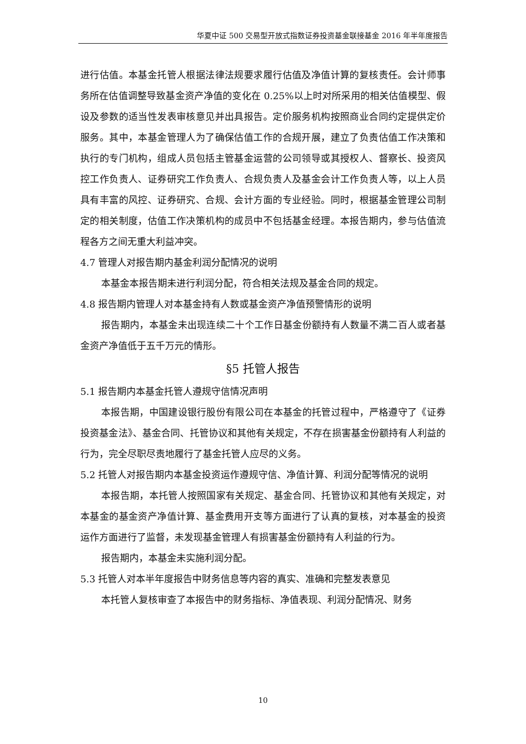华夏中证 500 交易型开放式指数证券投资基金联接基金 2016 年半年度报告
进行估值。本基金托管人根据法律法规要求履行估值及净值计算的复核责任。会计师事务所在估值调整导致基金资产净值的变化在 0.25%以上时对所采用的相关估值模型、假设及参数的适当性发表审核意见并出具报告。定价服务机构按照商业合同约定提供定价服务。其中，本基金管理人为了确保估值工作的合规开展，建立了负责估值工作决策和执行的专门机构，组成人员包括主管基金运营的公司领导或其授权人、督察长、投资风控工作负责人、证券研究工作负责人、合规负责人及基金会计工作负责人等，以上人员具有丰富的风控、证券研究、合规、会计方面的专业经验。同时，根据基金管理公司制定的相关制度，估值工作决策机构的成员中不包括基金经理。本报告期内，参与估值流程各方之间无重大利益冲突。
4.7 管理人对报告期内基金利润分配情况的说明
本基金本报告期未进行利润分配，符合相关法规及基金合同的规定。
4.8 报告期内管理人对本基金持有人数或基金资产净值预警情形的说明
报告期内，本基金未出现连续二十个工作日基金份额持有人数量不满二百人或者基金资产净值低于五千万元的情形。
§5 托管人报告
5.1 报告期内本基金托管人遵规守信情况声明
本报告期，中国建设银行股份有限公司在本基金的托管过程中，严格遵守了《证券投资基金法》、基金合同、托管协议和其他有关规定，不存在损害基金份额持有人利益的行为，完全尽职尽责地履行了基金托管人应尽的义务。
5.2 托管人对报告期内本基金投资运作遵规守信、净值计算、利润分配等情况的说明
本报告期，本托管人按照国家有关规定、基金合同、托管协议和其他有关规定，对本基金的基金资产净值计算、基金费用开支等方面进行了认真的复核，对本基金的投资运作方面进行了监督，未发现基金管理人有损害基金份额持有人利益的行为。
报告期内，本基金未实施利润分配。
5.3 托管人对本半年度报告中财务信息等内容的真实、准确和完整发表意见
本托管人复核审查了本报告中的财务指标、净值表现、利润分配情况、财务
10